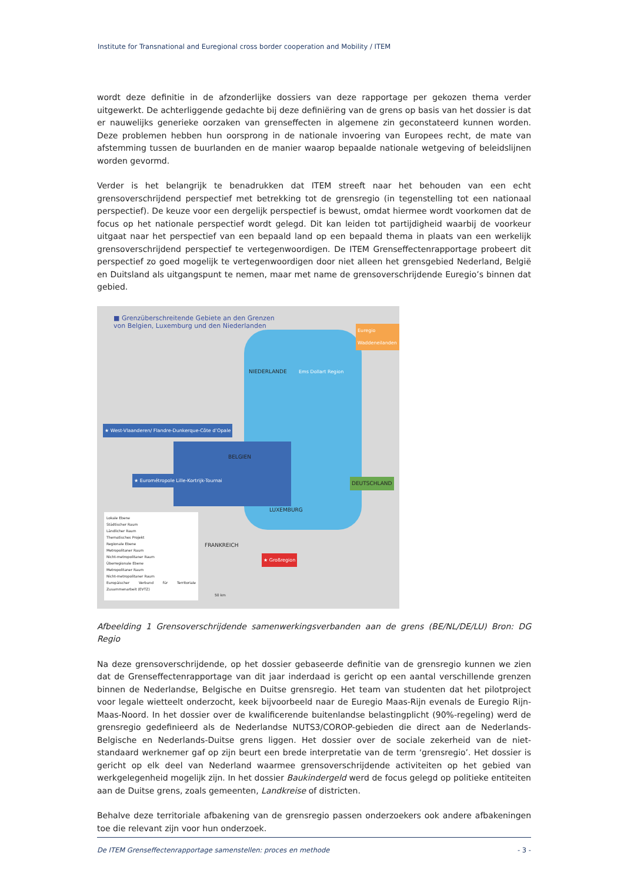Institute for Transnational and Euregional cross border cooperation and Mobility / ITEM
wordt deze definitie in de afzonderlijke dossiers van deze rapportage per gekozen thema verder uitgewerkt. De achterliggende gedachte bij deze definiëring van de grens op basis van het dossier is dat er nauwelijks generieke oorzaken van grenseffecten in algemene zin geconstateerd kunnen worden. Deze problemen hebben hun oorsprong in de nationale invoering van Europees recht, de mate van afstemming tussen de buurlanden en de manier waarop bepaalde nationale wetgeving of beleidslijnen worden gevormd.
Verder is het belangrijk te benadrukken dat ITEM streeft naar het behouden van een echt grensoverschrijdend perspectief met betrekking tot de grensregio (in tegenstelling tot een nationaal perspectief). De keuze voor een dergelijk perspectief is bewust, omdat hiermee wordt voorkomen dat de focus op het nationale perspectief wordt gelegd. Dit kan leiden tot partijdigheid waarbij de voorkeur uitgaat naar het perspectief van een bepaald land op een bepaald thema in plaats van een werkelijk grensoverschrijdend perspectief te vertegenwoordigen. De ITEM Grenseffectenrapportage probeert dit perspectief zo goed mogelijk te vertegenwoordigen door niet alleen het grensgebied Nederland, België en Duitsland als uitgangspunt te nemen, maar met name de grensoverschrijdende Euregio’s binnen dat gebied.
■ Grenzüberschreitende Gebiete an den Grenzen
von Belgien, Luxemburg und den Niederlanden
DEUTSCHLAND
NIEDERLANDE
BELGIEN
FRANKREICH
LUXEMBURG
Euregio Waddeneilanden
Ems Dollart Region
★ West-Vlaanderen/ Flandre-Dunkerque-Côte d’Opale
★ Eurométropole Lille-Kortrijk-Tournai
★ Großregion
Lokale Ebene
Städtischer Raum
Ländlicher Raum
Thematisches Projekt
Regionale Ebene
Metropolitaner Raum
Nicht-metropolitaner Raum
Überregionale Ebene
Metropolitaner Raum
Nicht-metropolitaner Raum
Europäischer Verbund für Territoriale Zusammenarbeit (EVTZ)
50 km
Afbeelding 1 Grensoverschrijdende samenwerkingsverbanden aan de grens (BE/NL/DE/LU) Bron: DG Regio
Na deze grensoverschrijdende, op het dossier gebaseerde definitie van de grensregio kunnen we zien dat de Grenseffectenrapportage van dit jaar inderdaad is gericht op een aantal verschillende grenzen binnen de Nederlandse, Belgische en Duitse grensregio. Het team van studenten dat het pilotproject voor legale wietteelt onderzocht, keek bijvoorbeeld naar de Euregio Maas-Rijn evenals de Euregio Rijn-Maas-Noord. In het dossier over de kwalificerende buitenlandse belastingplicht (90%-regeling) werd de grensregio gedefinieerd als de Nederlandse NUTS3/COROP-gebieden die direct aan de Nederlands-Belgische en Nederlands-Duitse grens liggen. Het dossier over de sociale zekerheid van de niet-standaard werknemer gaf op zijn beurt een brede interpretatie van de term ‘grensregio’. Het dossier is gericht op elk deel van Nederland waarmee grensoverschrijdende activiteiten op het gebied van werkgelegenheid mogelijk zijn. In het dossier Baukindergeld werd de focus gelegd op politieke entiteiten aan de Duitse grens, zoals gemeenten, Landkreise of districten.
Behalve deze territoriale afbakening van de grensregio passen onderzoekers ook andere afbakeningen toe die relevant zijn voor hun onderzoek.
De ITEM Grenseffectenrapportage samenstellen: proces en methode - 3 -